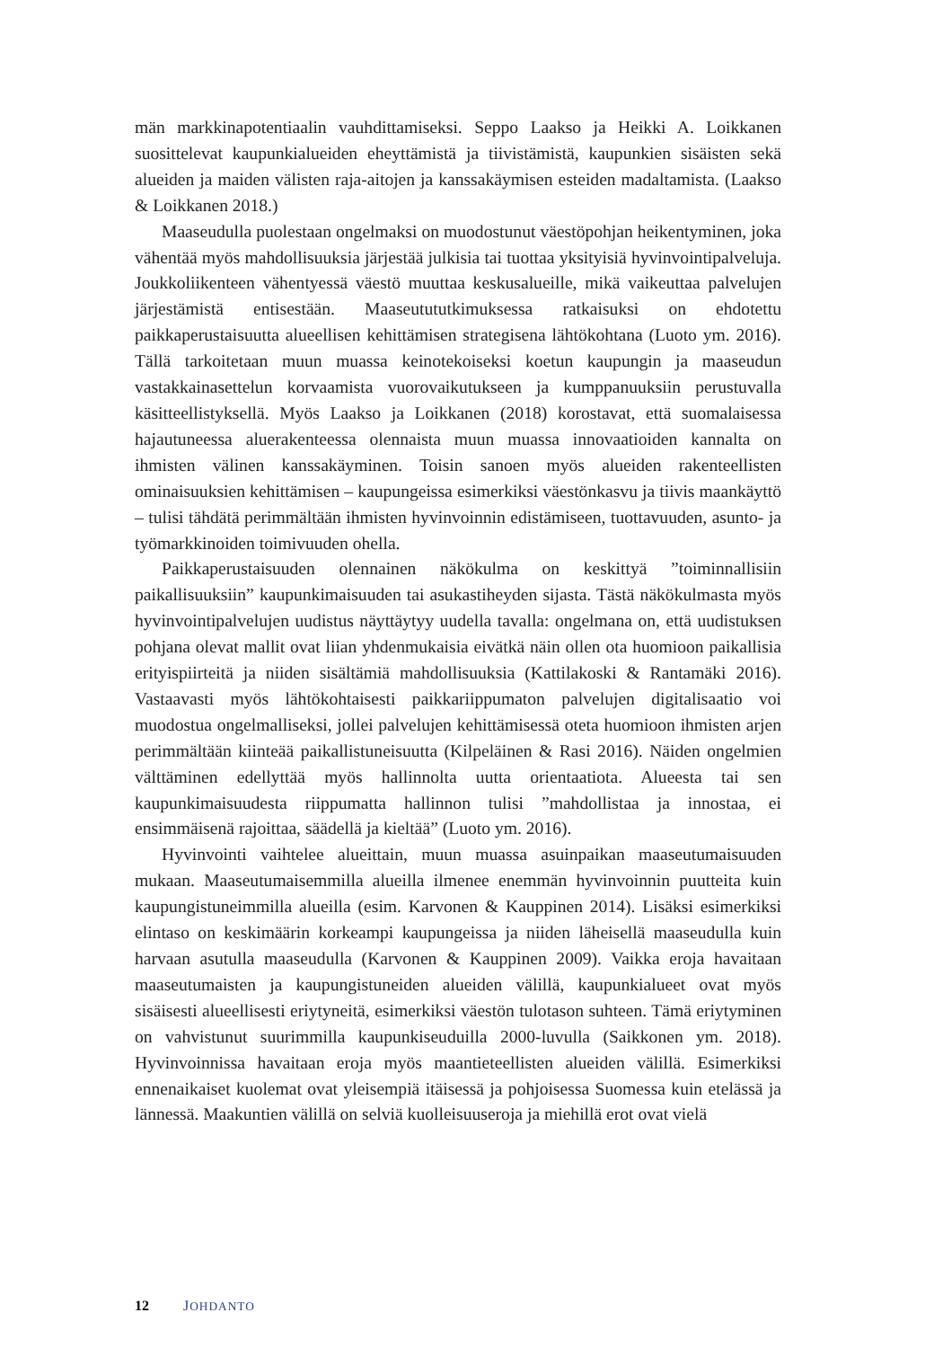män markkinapotentiaalin vauhdittamiseksi. Seppo Laakso ja Heikki A. Loikkanen suosittelevat kaupunkialueiden eheyttämistä ja tiivistämistä, kaupunkien sisäisten sekä alueiden ja maiden välisten raja-aitojen ja kanssakäymisen esteiden madaltamista. (Laakso & Loikkanen 2018.)
Maaseudulla puolestaan ongelmaksi on muodostunut väestöpohjan heikentyminen, joka vähentää myös mahdollisuuksia järjestää julkisia tai tuottaa yksityisiä hyvinvointipalveluja. Joukkoliikenteen vähentyessä väestö muuttaa keskusalueille, mikä vaikeuttaa palvelujen järjestämistä entisestään. Maaseutututkimuksessa ratkaisuksi on ehdotettu paikkaperustaisuutta alueellisen kehittämisen strategisena lähtökohtana (Luoto ym. 2016). Tällä tarkoitetaan muun muassa keinotekoiseksi koetun kaupungin ja maaseudun vastakkainasettelun korvaamista vuorovaikutukseen ja kumppanuuksiin perustuvalla käsitteellistyksellä. Myös Laakso ja Loikkanen (2018) korostavat, että suomalaisessa hajautuneessa aluerakenteessa olennaista muun muassa innovaatioiden kannalta on ihmisten välinen kanssakäyminen. Toisin sanoen myös alueiden rakenteellisten ominaisuuksien kehittämisen – kaupungeissa esimerkiksi väestönkasvu ja tiivis maankäyttö – tulisi tähdätä perimmältään ihmisten hyvinvoinnin edistämiseen, tuottavuuden, asunto- ja työmarkkinoiden toimivuuden ohella.
Paikkaperustaisuuden olennainen näkökulma on keskittyä ”toiminnallisiin paikallisuuksiin” kaupunkimaisuuden tai asukastiheyden sijasta. Tästä näkökulmasta myös hyvinvointipalvelujen uudistus näyttäytyy uudella tavalla: ongelmana on, että uudistuksen pohjana olevat mallit ovat liian yhdenmukaisia eivätkä näin ollen ota huomioon paikallisia erityispiirteitä ja niiden sisältämiä mahdollisuuksia (Kattilakoski & Rantamäki 2016). Vastaavasti myös lähtökohtaisesti paikkariippumaton palvelujen digitalisaatio voi muodostua ongelmalliseksi, jollei palvelujen kehittämisessä oteta huomioon ihmisten arjen perimmältään kiinteää paikallistuneisuutta (Kilpeläinen & Rasi 2016). Näiden ongelmien välttäminen edellyttää myös hallinnolta uutta orientaatiota. Alueesta tai sen kaupunkimaisuudesta riippumatta hallinnon tulisi ”mahdollistaa ja innostaa, ei ensimmäisenä rajoittaa, säädellä ja kieltää” (Luoto ym. 2016).
Hyvinvointi vaihtelee alueittain, muun muassa asuinpaikan maaseutumaisuuden mukaan. Maaseutumaisemmilla alueilla ilmenee enemmän hyvinvoinnin puutteita kuin kaupungistuneimmilla alueilla (esim. Karvonen & Kauppinen 2014). Lisäksi esimerkiksi elintaso on keskimäärin korkeampi kaupungeissa ja niiden läheisellä maaseudulla kuin harvaan asutulla maaseudulla (Karvonen & Kauppinen 2009). Vaikka eroja havaitaan maaseutumaisten ja kaupungistuneiden alueiden välillä, kaupunkialueet ovat myös sisäisesti alueellisesti eriytyneitä, esimerkiksi väestön tulotason suhteen. Tämä eriytyminen on vahvistunut suurimmilla kaupunkiseuduilla 2000-luvulla (Saikkonen ym. 2018). Hyvinvoinnissa havaitaan eroja myös maantieteellisten alueiden välillä. Esimerkiksi ennenaikaiset kuolemat ovat yleisempiä itäisessä ja pohjoisessa Suomessa kuin etelässä ja lännessä. Maakuntien välillä on selviä kuolleisuuseroja ja miehillä erot ovat vielä
12 JOHDANTO